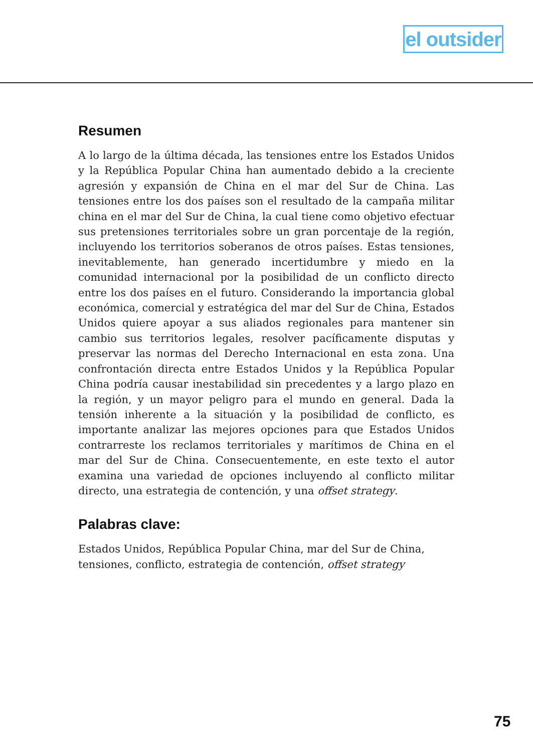el outsider
Resumen
A lo largo de la última década, las tensiones entre los Estados Unidos y la República Popular China han aumentado debido a la creciente agresión y expansión de China en el mar del Sur de China. Las tensiones entre los dos países son el resultado de la campaña militar china en el mar del Sur de China, la cual tiene como objetivo efectuar sus pretensiones territoriales sobre un gran porcentaje de la región, incluyendo los territorios soberanos de otros países. Estas tensiones, inevitablemente, han generado incertidumbre y miedo en la comunidad internacional por la posibilidad de un conflicto directo entre los dos países en el futuro. Considerando la importancia global económica, comercial y estratégica del mar del Sur de China, Estados Unidos quiere apoyar a sus aliados regionales para mantener sin cambio sus territorios legales, resolver pacíficamente disputas y preservar las normas del Derecho Internacional en esta zona. Una confrontación directa entre Estados Unidos y la República Popular China podría causar inestabilidad sin precedentes y a largo plazo en la región, y un mayor peligro para el mundo en general. Dada la tensión inherente a la situación y la posibilidad de conflicto, es importante analizar las mejores opciones para que Estados Unidos contrarreste los reclamos territoriales y marítimos de China en el mar del Sur de China. Consecuentemente, en este texto el autor examina una variedad de opciones incluyendo al conflicto militar directo, una estrategia de contención, y una offset strategy.
Palabras clave:
Estados Unidos, República Popular China, mar del Sur de China, tensiones, conflicto, estrategia de contención, offset strategy
75